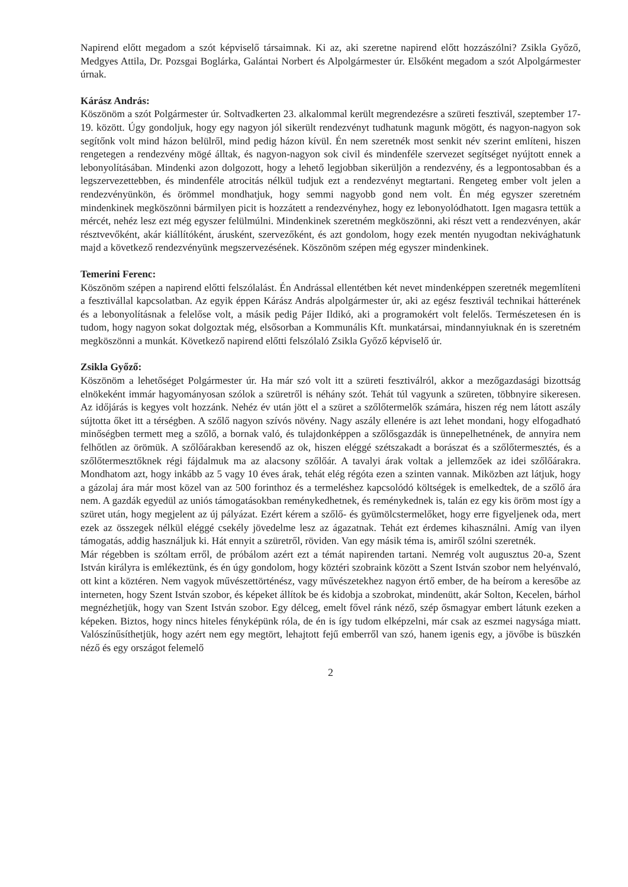Napirend előtt megadom a szót képviselő társaimnak. Ki az, aki szeretne napirend előtt hozzászólni? Zsikla Győző, Medgyes Attila, Dr. Pozsgai Boglárka, Galántai Norbert és Alpolgármester úr. Elsőként megadom a szót Alpolgármester úrnak.
Kárász András:
Köszönöm a szót Polgármester úr. Soltvadkerten 23. alkalommal került megrendezésre a szüreti fesztivál, szeptember 17-19. között. Úgy gondoljuk, hogy egy nagyon jól sikerült rendezvényt tudhatunk magunk mögött, és nagyon-nagyon sok segítőnk volt mind házon belülről, mind pedig házon kívül. Én nem szeretnék most senkit név szerint említeni, hiszen rengetegen a rendezvény mögé álltak, és nagyon-nagyon sok civil és mindenféle szervezet segítséget nyújtott ennek a lebonyolításában. Mindenki azon dolgozott, hogy a lehető legjobban sikerüljön a rendezvény, és a legpontosabban és a legszervezettebben, és mindenféle atrocitás nélkül tudjuk ezt a rendezvényt megtartani. Rengeteg ember volt jelen a rendezvényünkön, és örömmel mondhatjuk, hogy semmi nagyobb gond nem volt. Én még egyszer szeretném mindenkinek megköszönni bármilyen picit is hozzátett a rendezvényhez, hogy ez lebonyolódhatott. Igen magasra tettük a mércét, nehéz lesz ezt még egyszer felülmúlni. Mindenkinek szeretném megköszönni, aki részt vett a rendezvényen, akár résztvevőként, akár kiállítóként, árusként, szervezőként, és azt gondolom, hogy ezek mentén nyugodtan nekivághatunk majd a következő rendezvényünk megszervezésének. Köszönöm szépen még egyszer mindenkinek.
Temerini Ferenc:
Köszönöm szépen a napirend előtti felszólalást. Én Andrással ellentétben két nevet mindenképpen szeretnék megemlíteni a fesztivállal kapcsolatban. Az egyik éppen Kárász András alpolgármester úr, aki az egész fesztivál technikai hátterének és a lebonyolításnak a felelőse volt, a másik pedig Pájer Ildikó, aki a programokért volt felelős. Természetesen én is tudom, hogy nagyon sokat dolgoztak még, elsősorban a Kommunális Kft. munkatársai, mindannyiuknak én is szeretném megköszönni a munkát. Következő napirend előtti felszólaló Zsikla Győző képviselő úr.
Zsikla Győző:
Köszönöm a lehetőséget Polgármester úr. Ha már szó volt itt a szüreti fesztiválról, akkor a mezőgazdasági bizottság elnökeként immár hagyományosan szólok a szüretről is néhány szót. Tehát túl vagyunk a szüreten, többnyire sikeresen. Az időjárás is kegyes volt hozzánk. Nehéz év után jött el a szüret a szőlőtermelők számára, hiszen rég nem látott aszály sújtotta őket itt a térségben. A szőlő nagyon szívós növény. Nagy aszály ellenére is azt lehet mondani, hogy elfogadható minőségben termett meg a szőlő, a bornak való, és tulajdonképpen a szőlősgazdák is ünnepelhetnének, de annyira nem felhőtlen az örömük. A szőlőárakban keresendő az ok, hiszen eléggé szétszakadt a borászat és a szőlőtermesztés, és a szőlőtermesztőknek régi fájdalmuk ma az alacsony szőlőár. A tavalyi árak voltak a jellemzőek az idei szőlőárakra. Mondhatom azt, hogy inkább az 5 vagy 10 éves árak, tehát elég régóta ezen a szinten vannak. Miközben azt látjuk, hogy a gázolaj ára már most közel van az 500 forinthoz és a termeléshez kapcsolódó költségek is emelkedtek, de a szőlő ára nem. A gazdák egyedül az uniós támogatásokban reménykedhetnek, és reménykednek is, talán ez egy kis öröm most így a szüret után, hogy megjelent az új pályázat. Ezért kérem a szőlő- és gyümölcstermelőket, hogy erre figyeljenek oda, mert ezek az összegek nélkül eléggé csekély jövedelme lesz az ágazatnak. Tehát ezt érdemes kihasználni. Amíg van ilyen támogatás, addig használjuk ki. Hát ennyit a szüretről, röviden. Van egy másik téma is, amiről szólni szeretnék.
Már régebben is szóltam erről, de próbálom azért ezt a témát napirenden tartani. Nemrég volt augusztus 20-a, Szent István királyra is emlékeztünk, és én úgy gondolom, hogy köztéri szobraink között a Szent István szobor nem helyénvaló, ott kint a köztéren. Nem vagyok művészettörténész, vagy művészetekhez nagyon értő ember, de ha beírom a keresőbe az interneten, hogy Szent István szobor, és képeket állítok be és kidobja a szobrokat, mindenütt, akár Solton, Kecelen, bárhol megnézhetjük, hogy van Szent István szobor. Egy délceg, emelt fővel ránk néző, szép ősmagyar embert látunk ezeken a képeken. Biztos, hogy nincs hiteles fényképünk róla, de én is így tudom elképzelni, már csak az eszmei nagysága miatt. Valószínűsíthetjük, hogy azért nem egy megtört, lehajtott fejű emberről van szó, hanem igenis egy, a jövőbe is büszkén néző és egy országot felemelő
2